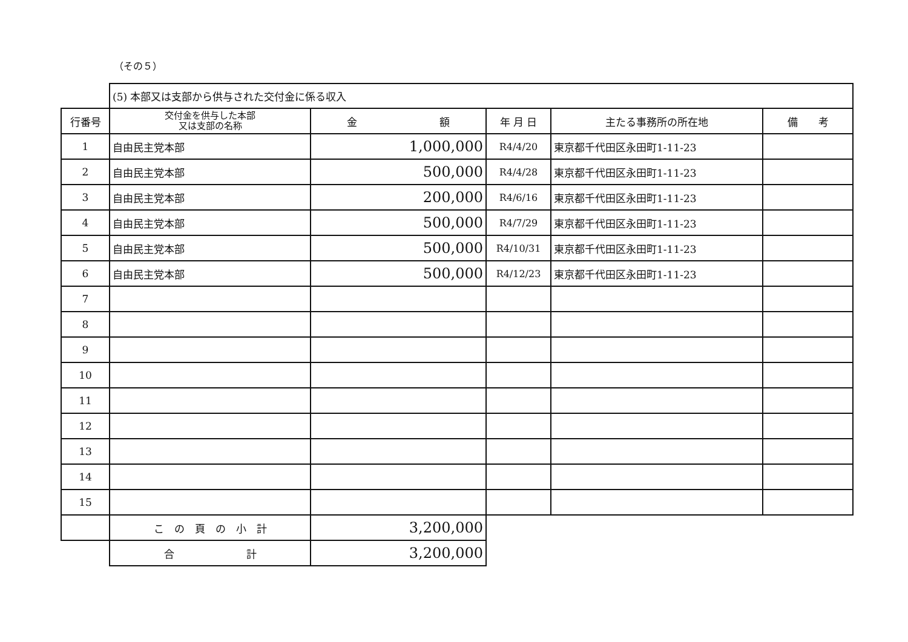（その５）
| | (5) 本部又は支部から供与された交付金に係る収入 | | | | |
| 行番号 | 交付金を供与した本部 又は支部の名称 | 金 額 | 年 月 日 | 主たる事務所の所在地 | 備 考 |
| 1 | 自由民主党本部 | 1,000,000 | R4/4/20 | 東京都千代田区永田町1-11-23 | |
| 2 | 自由民主党本部 | 500,000 | R4/4/28 | 東京都千代田区永田町1-11-23 | |
| 3 | 自由民主党本部 | 200,000 | R4/6/16 | 東京都千代田区永田町1-11-23 | |
| 4 | 自由民主党本部 | 500,000 | R4/7/29 | 東京都千代田区永田町1-11-23 | |
| 5 | 自由民主党本部 | 500,000 | R4/10/31 | 東京都千代田区永田町1-11-23 | |
| 6 | 自由民主党本部 | 500,000 | R4/12/23 | 東京都千代田区永田町1-11-23 | |
| 7 | | | | | |
| 8 | | | | | |
| 9 | | | | | |
| 10 | | | | | |
| 11 | | | | | |
| 12 | | | | | |
| 13 | | | | | |
| 14 | | | | | |
| 15 | | | | | |
| | こ の 頁 の 小 計 | 3,200,000 | | | |
| | 合 計 | 3,200,000 | | | |